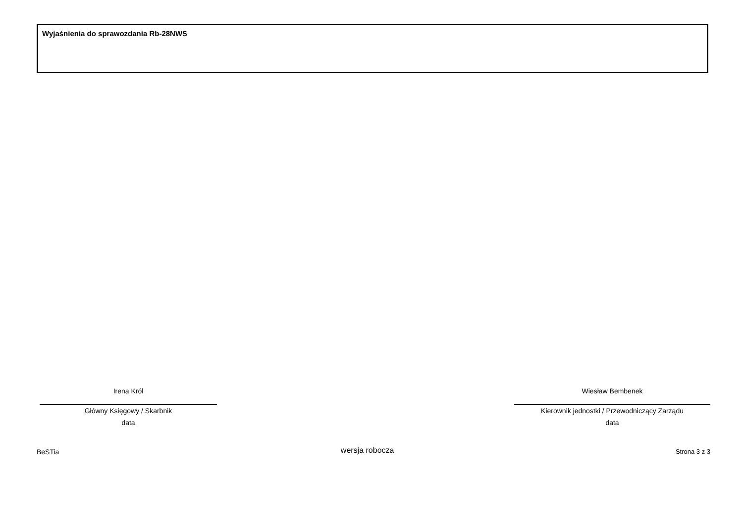Wyjaśnienia do sprawozdania Rb-28NWS
Irena Król
Główny Księgowy / Skarbnik
data
Wiesław Bembenek
Kierownik jednostki / Przewodniczący Zarządu
data
BeSTia wersja robocza Strona 3 z 3